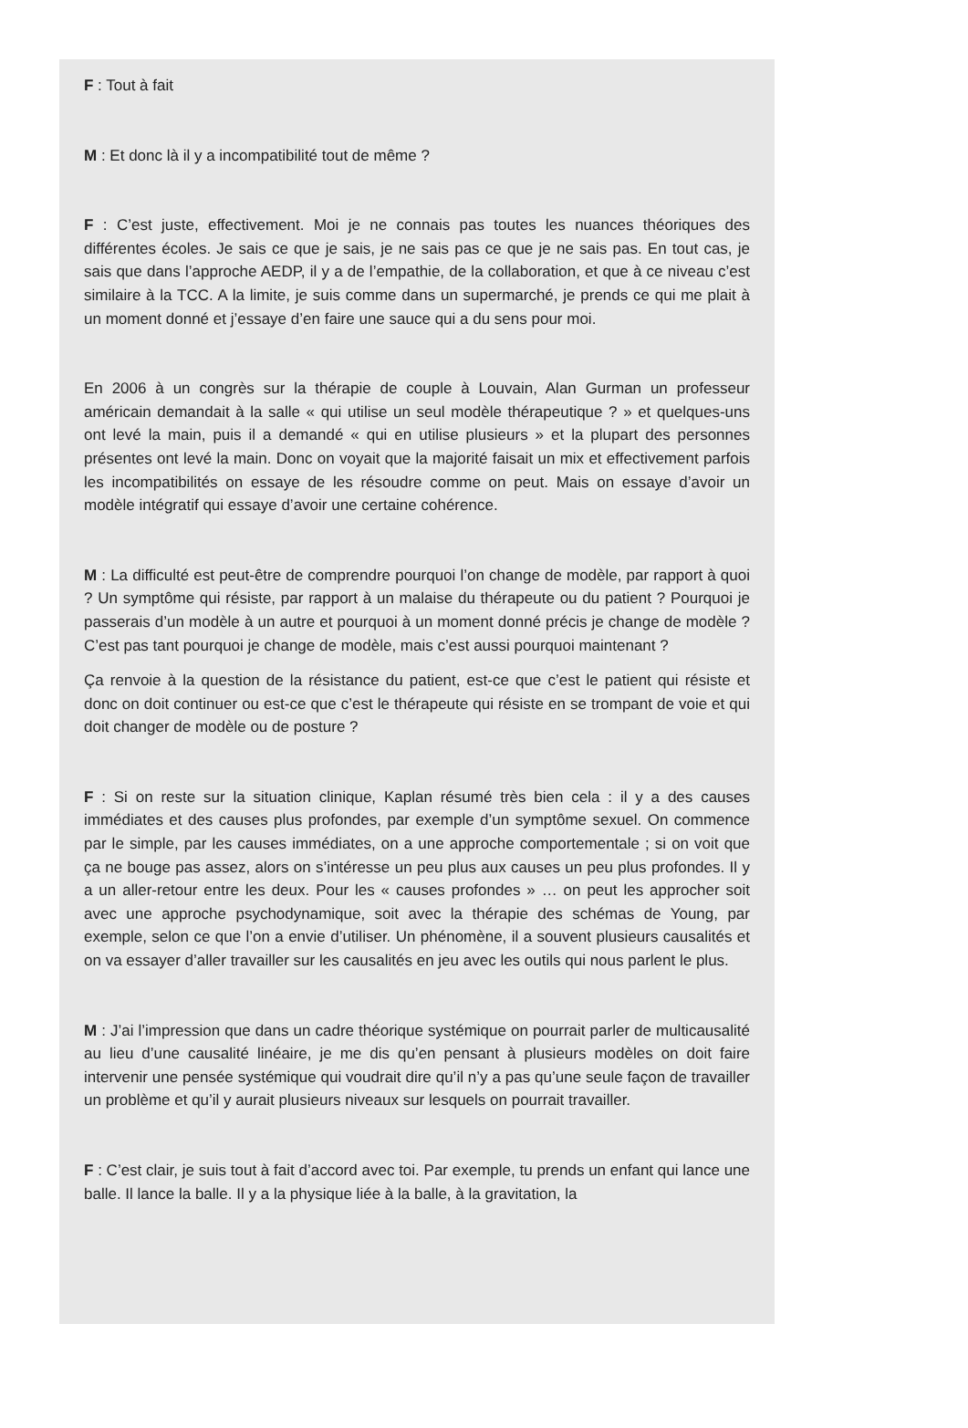F : Tout à fait
M : Et donc là il y a incompatibilité tout de même ?
F : C’est juste, effectivement. Moi je ne connais pas toutes les nuances théoriques des différentes écoles. Je sais ce que je sais, je ne sais pas ce que je ne sais pas. En tout cas, je sais que dans l’approche AEDP, il y a de l’empathie, de la collaboration, et que à ce niveau c’est similaire à la TCC. A la limite, je suis comme dans un supermarché, je prends ce qui me plait à un moment donné et j’essaye d’en faire une sauce qui a du sens pour moi.
En 2006 à un congrès sur la thérapie de couple à Louvain, Alan Gurman un professeur américain demandait à la salle « qui utilise un seul modèle thérapeutique ? » et quelques-uns ont levé la main, puis il a demandé « qui en utilise plusieurs » et la plupart des personnes présentes ont levé la main. Donc on voyait que la majorité faisait un mix et effectivement parfois les incompatibilités on essaye de les résoudre comme on peut. Mais on essaye d’avoir un modèle intégratif qui essaye d’avoir une certaine cohérence.
M : La difficulté est peut-être de comprendre pourquoi l’on change de modèle, par rapport à quoi ? Un symptôme qui résiste, par rapport à un malaise du thérapeute ou du patient ? Pourquoi je passerais d’un modèle à un autre et pourquoi à un moment donné précis je change de modèle ? C’est pas tant pourquoi je change de modèle, mais c’est aussi pourquoi maintenant ?
Ça renvoie à la question de la résistance du patient, est-ce que c’est le patient qui résiste et donc on doit continuer ou est-ce que c’est le thérapeute qui résiste en se trompant de voie et qui doit changer de modèle ou de posture ?
F : Si on reste sur la situation clinique, Kaplan résumé très bien cela : il y a des causes immédiates et des causes plus profondes, par exemple d’un symptôme sexuel. On commence par le simple, par les causes immédiates, on a une approche comportementale ; si on voit que ça ne bouge pas assez, alors on s’intéresse un peu plus aux causes un peu plus profondes. Il y a un aller-retour entre les deux. Pour les « causes profondes » … on peut les approcher soit avec une approche psychodynamique, soit avec la thérapie des schémas de Young, par exemple, selon ce que l’on a envie d’utiliser. Un phénomène, il a souvent plusieurs causalités et on va essayer d’aller travailler sur les causalités en jeu avec les outils qui nous parlent le plus.
M : J’ai l’impression que dans un cadre théorique systémique on pourrait parler de multicausalité au lieu d’une causalité linéaire, je me dis qu’en pensant à plusieurs modèles on doit faire intervenir une pensée systémique qui voudrait dire qu’il n’y a pas qu’une seule façon de travailler un problème et qu’il y aurait plusieurs niveaux sur lesquels on pourrait travailler.
F : C’est clair, je suis tout à fait d’accord avec toi. Par exemple, tu prends un enfant qui lance une balle. Il lance la balle. Il y a la physique liée à la balle, à la gravitation, la